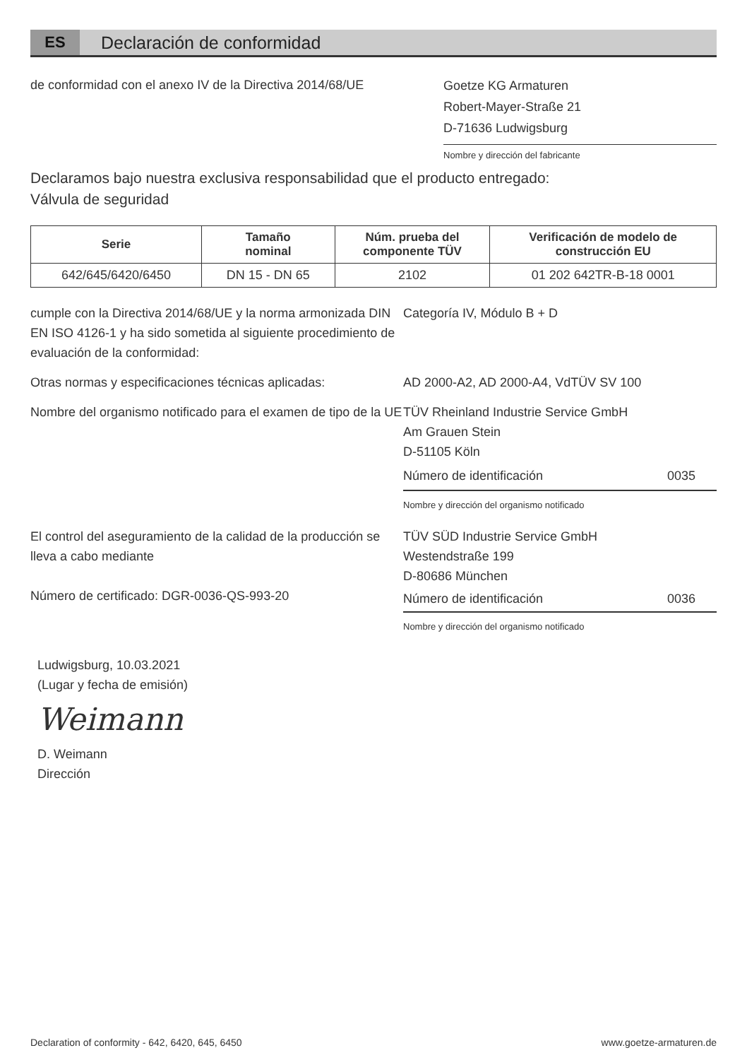ES
Declaración de conformidad
de conformidad con el anexo IV de la Directiva 2014/68/UE
Goetze KG Armaturen
Robert-Mayer-Straße 21
D-71636 Ludwigsburg
Nombre y dirección del fabricante
Declaramos bajo nuestra exclusiva responsabilidad que el producto entregado:
Válvula de seguridad
| Serie | Tamaño nominal | Núm. prueba del componente TÜV | Verificación de modelo de construcción EU |
| --- | --- | --- | --- |
| 642/645/6420/6450 | DN 15 - DN 65 | 2102 | 01 202 642TR-B-18 0001 |
cumple con la Directiva 2014/68/UE y la norma armonizada DIN EN ISO 4126-1 y ha sido sometida al siguiente procedimiento de evaluación de la conformidad:
Categoría IV, Módulo B + D
Otras normas y especificaciones técnicas aplicadas:
AD 2000-A2, AD 2000-A4, VdTÜV SV 100
Nombre del organismo notificado para el examen de tipo de la UE
TÜV Rheinland Industrie Service GmbH
Am Grauen Stein
D-51105 Köln
Número de identificación 0035
Nombre y dirección del organismo notificado
El control del aseguramiento de la calidad de la producción se lleva a cabo mediante
Número de certificado: DGR-0036-QS-993-20
TÜV SÜD Industrie Service GmbH
Westendstraße 199
D-80686 München
Número de identificación 0036
Nombre y dirección del organismo notificado
Ludwigsburg, 10.03.2021
(Lugar y fecha de emisión)
Weimann
D. Weimann
Dirección
Declaration of conformity - 642, 6420, 645, 6450 www.goetze-armaturen.de